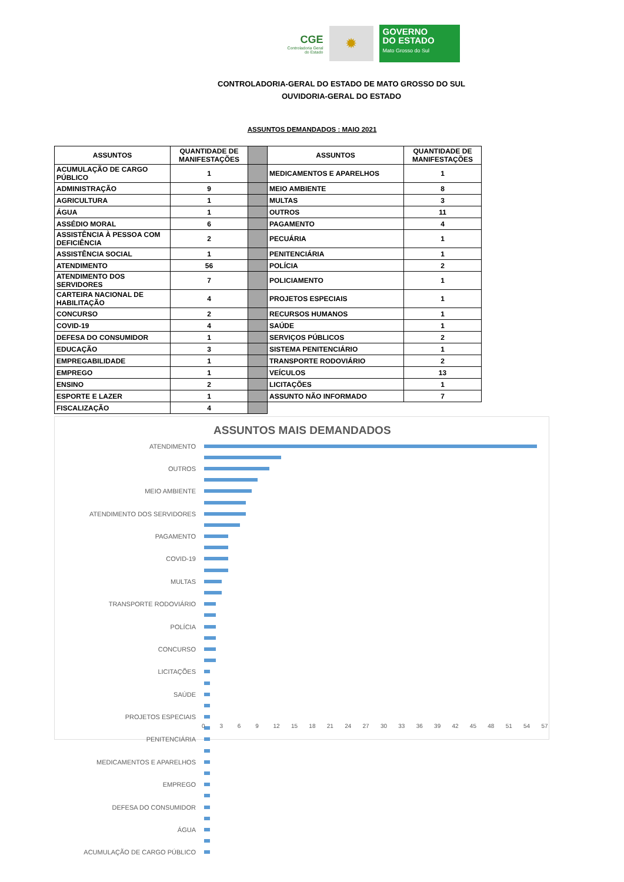CGE
Controladoria Geral
do Estado
✹
GOVERNO
DO ESTADO
Mato Grosso do Sul
CONTROLADORIA-GERAL DO ESTADO DE MATO GROSSO DO SUL
OUVIDORIA-GERAL DO ESTADO
ASSUNTOS DEMANDADOS : MAIO 2021
| ASSUNTOS | QUANTIDADE DE MANIFESTAÇÕES | | ASSUNTOS | QUANTIDADE DE MANIFESTAÇÕES |
| ACUMULAÇÃO DE CARGO PÚBLICO | 1 | | MEDICAMENTOS E APARELHOS | 1 |
| ADMINISTRAÇÃO | 9 | | MEIO AMBIENTE | 8 |
| AGRICULTURA | 1 | | MULTAS | 3 |
| ÁGUA | 1 | | OUTROS | 11 |
| ASSÉDIO MORAL | 6 | | PAGAMENTO | 4 |
| ASSISTÊNCIA À PESSOA COM DEFICIÊNCIA | 2 | | PECUÁRIA | 1 |
| ASSISTÊNCIA SOCIAL | 1 | | PENITENCIÁRIA | 1 |
| ATENDIMENTO | 56 | | POLÍCIA | 2 |
| ATENDIMENTO DOS SERVIDORES | 7 | | POLICIAMENTO | 1 |
| CARTEIRA NACIONAL DE HABILITAÇÃO | 4 | | PROJETOS ESPECIAIS | 1 |
| CONCURSO | 2 | | RECURSOS HUMANOS | 1 |
| COVID-19 | 4 | | SAÚDE | 1 |
| DEFESA DO CONSUMIDOR | 1 | | SERVIÇOS PÚBLICOS | 2 |
| EDUCAÇÃO | 3 | | SISTEMA PENITENCIÁRIO | 1 |
| EMPREGABILIDADE | 1 | | TRANSPORTE RODOVIÁRIO | 2 |
| EMPREGO | 1 | | VEÍCULOS | 13 |
| ENSINO | 2 | | LICITAÇÕES | 1 |
| ESPORTE E LAZER | 1 | | ASSUNTO NÃO INFORMADO | 7 |
| FISCALIZAÇÃO | 4 | | | |
ASSUNTOS MAIS DEMANDADOS
ATENDIMENTO
OUTROS
MEIO AMBIENTE
ATENDIMENTO DOS SERVIDORES
PAGAMENTO
COVID-19
MULTAS
TRANSPORTE RODOVIÁRIO
POLÍCIA
CONCURSO
LICITAÇÕES
SAÚDE
PROJETOS ESPECIAIS
PENITENCIÁRIA
MEDICAMENTOS E APARELHOS
EMPREGO
DEFESA DO CONSUMIDOR
ÁGUA
ACUMULAÇÃO DE CARGO PÚBLICO
0 3 6 9 12 15 18 21 24 27 30 33 36 39 42 45 48 51 54 57